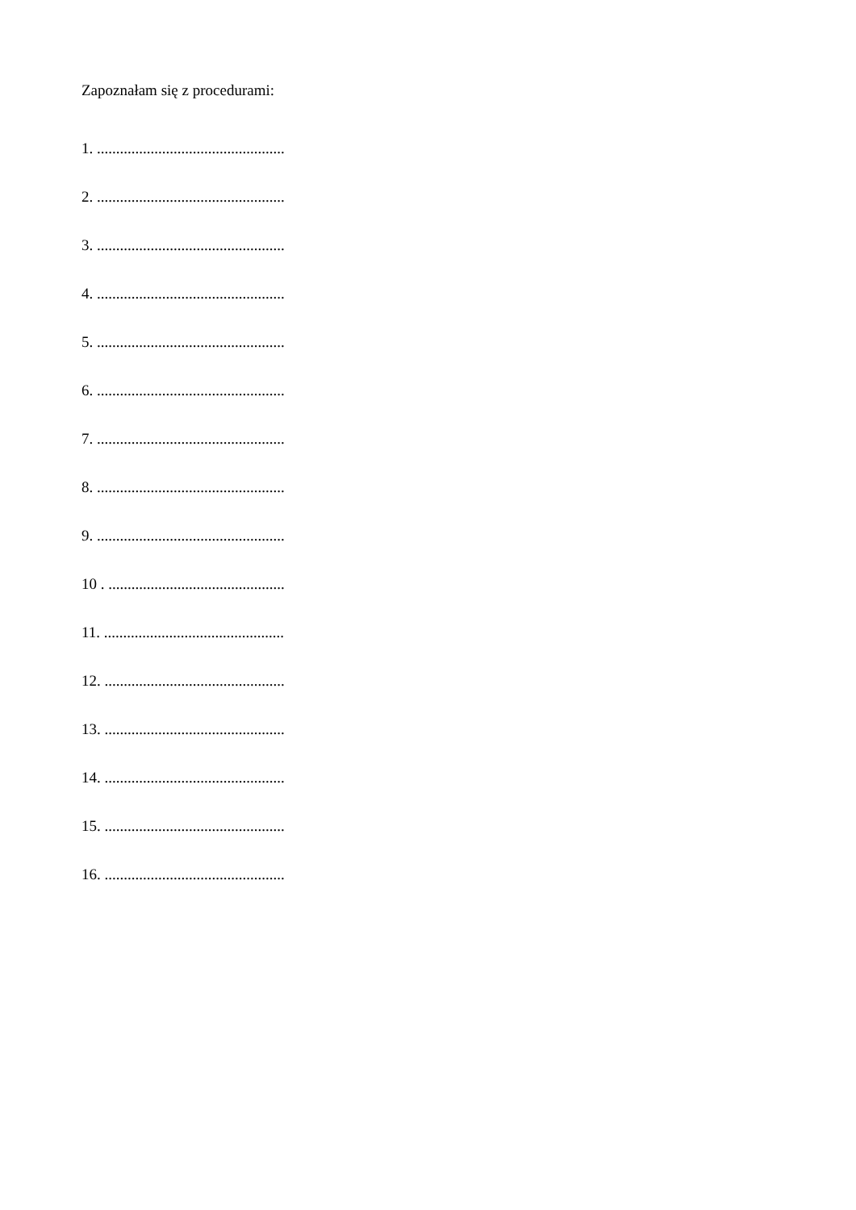Zapoznałam się z procedurami:
1. .................................................
2. .................................................
3. .................................................
4. .................................................
5. .................................................
6. .................................................
7. .................................................
8. .................................................
9. .................................................
10 . ..............................................
11. ...............................................
12. ...............................................
13. ...............................................
14. ...............................................
15. ...............................................
16. ...............................................